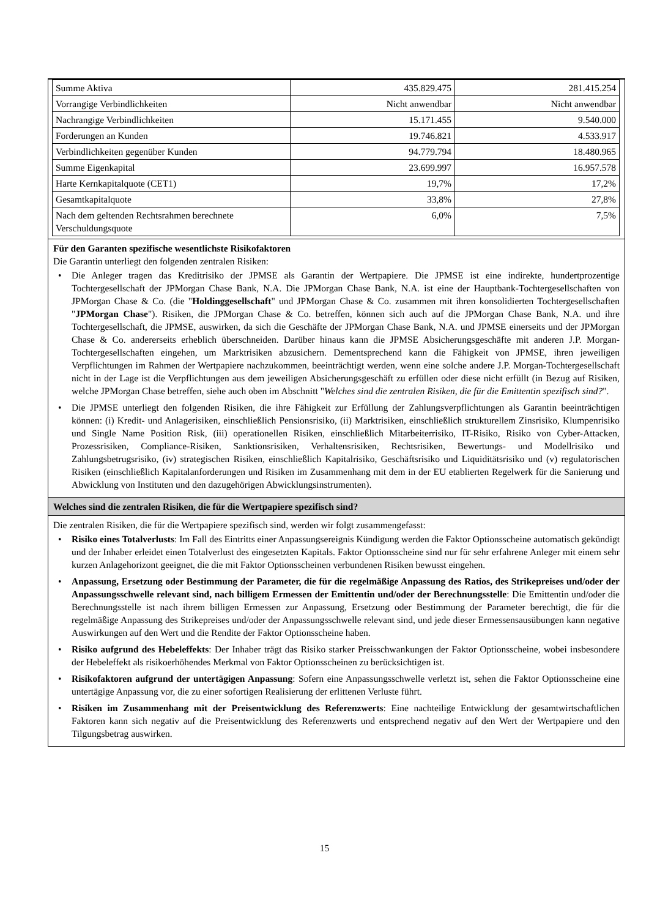| Summe Aktiva | 435.829.475 | 281.415.254 |
| Vorrangige Verbindlichkeiten | Nicht anwendbar | Nicht anwendbar |
| Nachrangige Verbindlichkeiten | 15.171.455 | 9.540.000 |
| Forderungen an Kunden | 19.746.821 | 4.533.917 |
| Verbindlichkeiten gegenüber Kunden | 94.779.794 | 18.480.965 |
| Summe Eigenkapital | 23.699.997 | 16.957.578 |
| Harte Kernkapitalquote (CET1) | 19,7% | 17,2% |
| Gesamtkapitalquote | 33,8% | 27,8% |
| Nach dem geltenden Rechtsrahmen berechnete Verschuldungsquote | 6,0% | 7,5% |
Für den Garanten spezifische wesentlichste Risikofaktoren
Die Garantin unterliegt den folgenden zentralen Risiken:
• Die Anleger tragen das Kreditrisiko der JPMSE als Garantin der Wertpapiere. Die JPMSE ist eine indirekte, hundertprozentige Tochtergesellschaft der JPMorgan Chase Bank, N.A. Die JPMorgan Chase Bank, N.A. ist eine der Hauptbank-Tochtergesellschaften von JPMorgan Chase & Co. (die "Holdinggesellschaft" und JPMorgan Chase & Co. zusammen mit ihren konsolidierten Tochtergesellschaften "JPMorgan Chase"). Risiken, die JPMorgan Chase & Co. betreffen, können sich auch auf die JPMorgan Chase Bank, N.A. und ihre Tochtergesellschaft, die JPMSE, auswirken, da sich die Geschäfte der JPMorgan Chase Bank, N.A. und JPMSE einerseits und der JPMorgan Chase & Co. andererseits erheblich überschneiden. Darüber hinaus kann die JPMSE Absicherungsgeschäfte mit anderen J.P. Morgan-Tochtergesellschaften eingehen, um Marktrisiken abzusichern. Dementsprechend kann die Fähigkeit von JPMSE, ihren jeweiligen Verpflichtungen im Rahmen der Wertpapiere nachzukommen, beeinträchtigt werden, wenn eine solche andere J.P. Morgan-Tochtergesellschaft nicht in der Lage ist die Verpflichtungen aus dem jeweiligen Absicherungsgeschäft zu erfüllen oder diese nicht erfüllt (in Bezug auf Risiken, welche JPMorgan Chase betreffen, siehe auch oben im Abschnitt "Welches sind die zentralen Risiken, die für die Emittentin spezifisch sind?".
• Die JPMSE unterliegt den folgenden Risiken, die ihre Fähigkeit zur Erfüllung der Zahlungsverpflichtungen als Garantin beeinträchtigen können: (i) Kredit- und Anlagerisiken, einschließlich Pensionsrisiko, (ii) Marktrisiken, einschließlich strukturellem Zinsrisiko, Klumpenrisiko und Single Name Position Risk, (iii) operationellen Risiken, einschließlich Mitarbeiterrisiko, IT-Risiko, Risiko von Cyber-Attacken, Prozessrisiken, Compliance-Risiken, Sanktionsrisiken, Verhaltensrisiken, Rechtsrisiken, Bewertungs- und Modellrisiko und Zahlungsbetrugsrisiko, (iv) strategischen Risiken, einschließlich Kapitalrisiko, Geschäftsrisiko und Liquiditätsrisiko und (v) regulatorischen Risiken (einschließlich Kapitalanforderungen und Risiken im Zusammenhang mit dem in der EU etablierten Regelwerk für die Sanierung und Abwicklung von Instituten und den dazugehörigen Abwicklungsinstrumenten).
Welches sind die zentralen Risiken, die für die Wertpapiere spezifisch sind?
Die zentralen Risiken, die für die Wertpapiere spezifisch sind, werden wir folgt zusammengefasst:
• Risiko eines Totalverlusts: Im Fall des Eintritts einer Anpassungsereignis Kündigung werden die Faktor Optionsscheine automatisch gekündigt und der Inhaber erleidet einen Totalverlust des eingesetzten Kapitals. Faktor Optionsscheine sind nur für sehr erfahrene Anleger mit einem sehr kurzen Anlagehorizont geeignet, die die mit Faktor Optionsscheinen verbundenen Risiken bewusst eingehen.
• Anpassung, Ersetzung oder Bestimmung der Parameter, die für die regelmäßige Anpassung des Ratios, des Strikepreises und/oder der Anpassungsschwelle relevant sind, nach billigem Ermessen der Emittentin und/oder der Berechnungsstelle: Die Emittentin und/oder die Berechnungsstelle ist nach ihrem billigen Ermessen zur Anpassung, Ersetzung oder Bestimmung der Parameter berechtigt, die für die regelmäßige Anpassung des Strikepreises und/oder der Anpassungsschwelle relevant sind, und jede dieser Ermessensausübungen kann negative Auswirkungen auf den Wert und die Rendite der Faktor Optionsscheine haben.
• Risiko aufgrund des Hebeleffekts: Der Inhaber trägt das Risiko starker Preisschwankungen der Faktor Optionsscheine, wobei insbesondere der Hebeleffekt als risikoerhöhendes Merkmal von Faktor Optionsscheinen zu berücksichtigen ist.
• Risikofaktoren aufgrund der untertägigen Anpassung: Sofern eine Anpassungsschwelle verletzt ist, sehen die Faktor Optionsscheine eine untertägige Anpassung vor, die zu einer sofortigen Realisierung der erlittenen Verluste führt.
• Risiken im Zusammenhang mit der Preisentwicklung des Referenzwerts: Eine nachteilige Entwicklung der gesamtwirtschaftlichen Faktoren kann sich negativ auf die Preisentwicklung des Referenzwerts und entsprechend negativ auf den Wert der Wertpapiere und den Tilgungsbetrag auswirken.
15